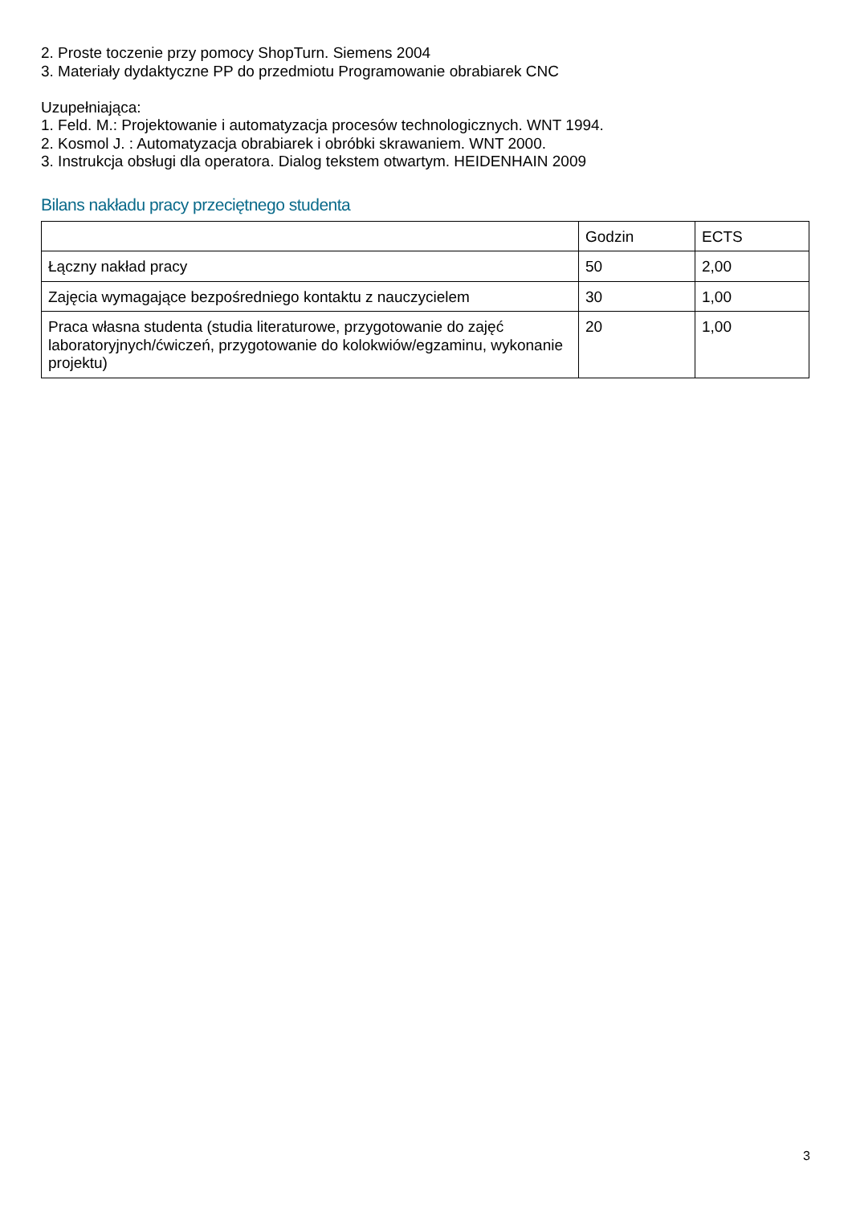2. Proste toczenie przy pomocy ShopTurn. Siemens 2004
3. Materiały dydaktyczne PP do przedmiotu Programowanie obrabiarek CNC
Uzupełniająca:
1. Feld. M.: Projektowanie i automatyzacja procesów technologicznych. WNT 1994.
2. Kosmol J. : Automatyzacja obrabiarek i obróbki skrawaniem. WNT 2000.
3. Instrukcja obsługi dla operatora. Dialog tekstem otwartym. HEIDENHAIN 2009
Bilans nakładu pracy przeciętnego studenta
| | Godzin | ECTS |
| Łączny nakład pracy | 50 | 2,00 |
| Zajęcia wymagające bezpośredniego kontaktu z nauczycielem | 30 | 1,00 |
| Praca własna studenta (studia literaturowe, przygotowanie do zajęć laboratoryjnych/ćwiczeń, przygotowanie do kolokwiów/egzaminu, wykonanie projektu) | 20 | 1,00 |
3